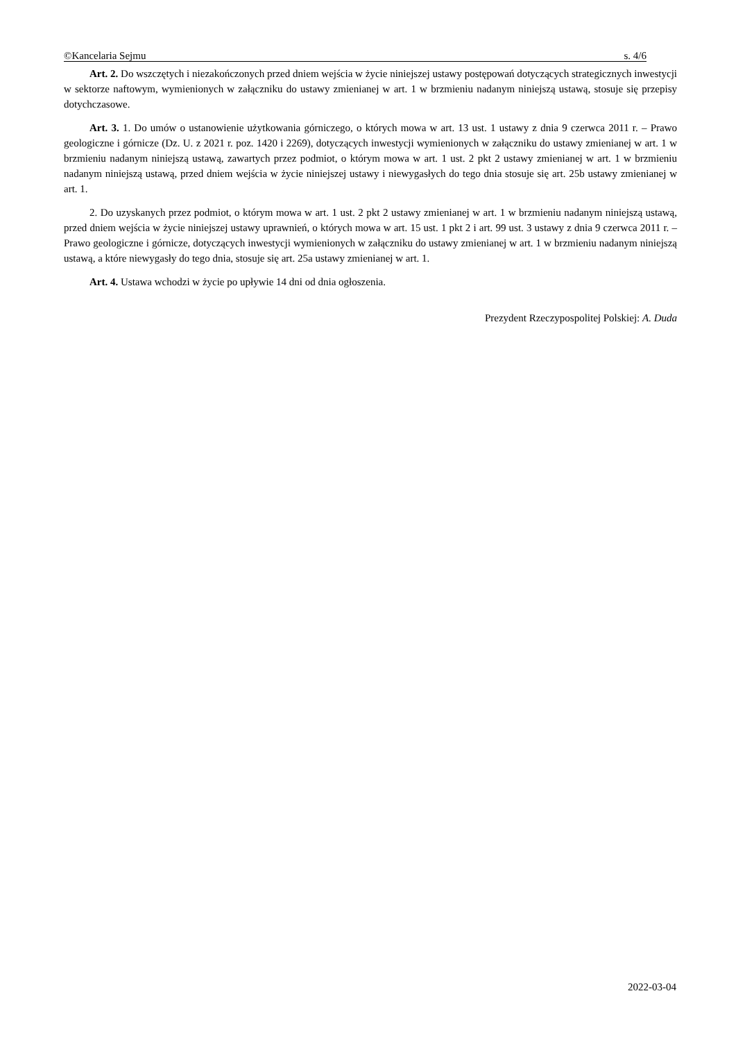©Kancelaria Sejmu s. 4/6
Art. 2. Do wszczętych i niezakończonych przed dniem wejścia w życie niniejszej ustawy postępowań dotyczących strategicznych inwestycji w sektorze naftowym, wymienionych w załączniku do ustawy zmienianej w art. 1 w brzmieniu nadanym niniejszą ustawą, stosuje się przepisy dotychczasowe.
Art. 3. 1. Do umów o ustanowienie użytkowania górniczego, o których mowa w art. 13 ust. 1 ustawy z dnia 9 czerwca 2011 r. – Prawo geologiczne i górnicze (Dz. U. z 2021 r. poz. 1420 i 2269), dotyczących inwestycji wymienionych w załączniku do ustawy zmienianej w art. 1 w brzmieniu nadanym niniejszą ustawą, zawartych przez podmiot, o którym mowa w art. 1 ust. 2 pkt 2 ustawy zmienianej w art. 1 w brzmieniu nadanym niniejszą ustawą, przed dniem wejścia w życie niniejszej ustawy i niewygasłych do tego dnia stosuje się art. 25b ustawy zmienianej w art. 1.
2. Do uzyskanych przez podmiot, o którym mowa w art. 1 ust. 2 pkt 2 ustawy zmienianej w art. 1 w brzmieniu nadanym niniejszą ustawą, przed dniem wejścia w życie niniejszej ustawy uprawnień, o których mowa w art. 15 ust. 1 pkt 2 i art. 99 ust. 3 ustawy z dnia 9 czerwca 2011 r. – Prawo geologiczne i górnicze, dotyczących inwestycji wymienionych w załączniku do ustawy zmienianej w art. 1 w brzmieniu nadanym niniejszą ustawą, a które niewygasły do tego dnia, stosuje się art. 25a ustawy zmienianej w art. 1.
Art. 4. Ustawa wchodzi w życie po upływie 14 dni od dnia ogłoszenia.
Prezydent Rzeczypospolitej Polskiej: A. Duda
2022-03-04